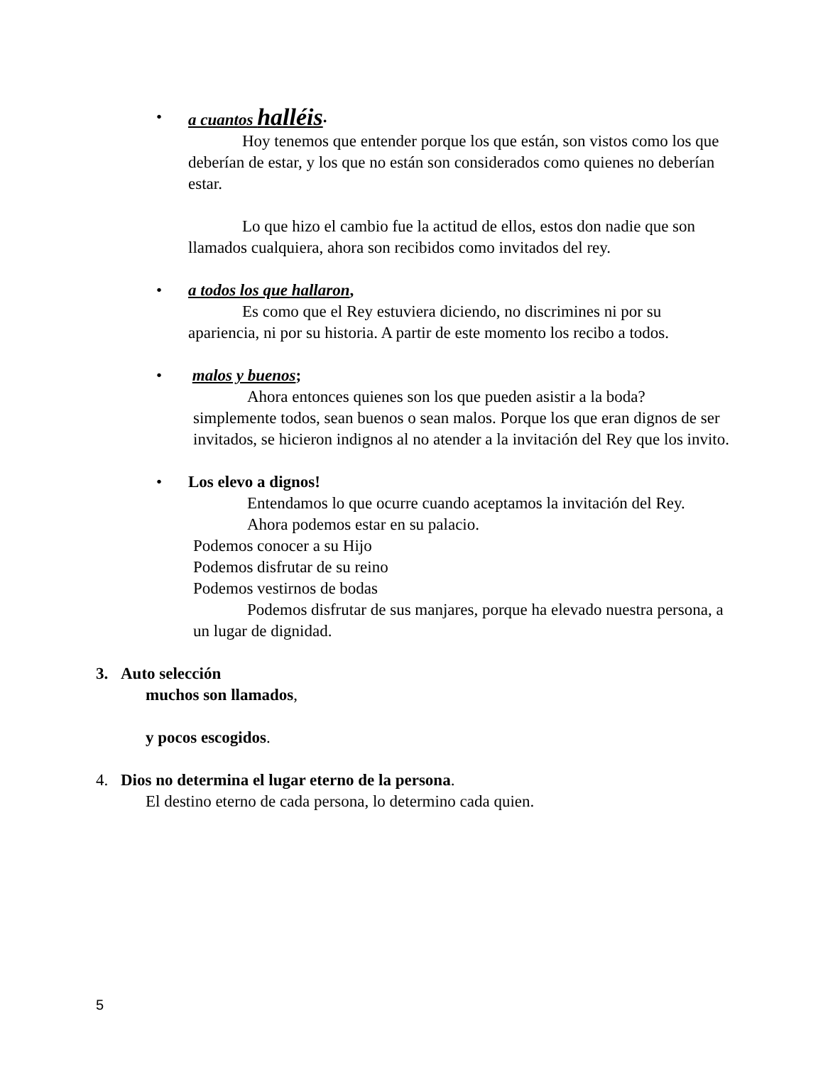• a cuantos halléis.
Hoy tenemos que entender porque los que están, son vistos como los que deberían de estar, y los que no están son considerados como quienes no deberían estar.
Lo que hizo el cambio fue la actitud de ellos, estos don nadie que son llamados cualquiera, ahora son recibidos como invitados del rey.
• a todos los que hallaron,
Es como que el Rey estuviera diciendo, no discrimines ni por su apariencia, ni por su historia. A partir de este momento los recibo a todos.
• malos y buenos;
Ahora entonces quienes son los que pueden asistir a la boda? simplemente todos, sean buenos o sean malos. Porque los que eran dignos de ser invitados, se hicieron indignos al no atender a la invitación del Rey que los invito.
• Los elevo a dignos!
Entendamos lo que ocurre cuando aceptamos la invitación del Rey.
Ahora podemos estar en su palacio.
Podemos conocer a su Hijo
Podemos disfrutar de su reino
Podemos vestirnos de bodas
Podemos disfrutar de sus manjares, porque ha elevado nuestra persona, a un lugar de dignidad.
3. Auto selección
muchos son llamados,
y pocos escogidos.
4. Dios no determina el lugar eterno de la persona.
El destino eterno de cada persona, lo determino cada quien.
5